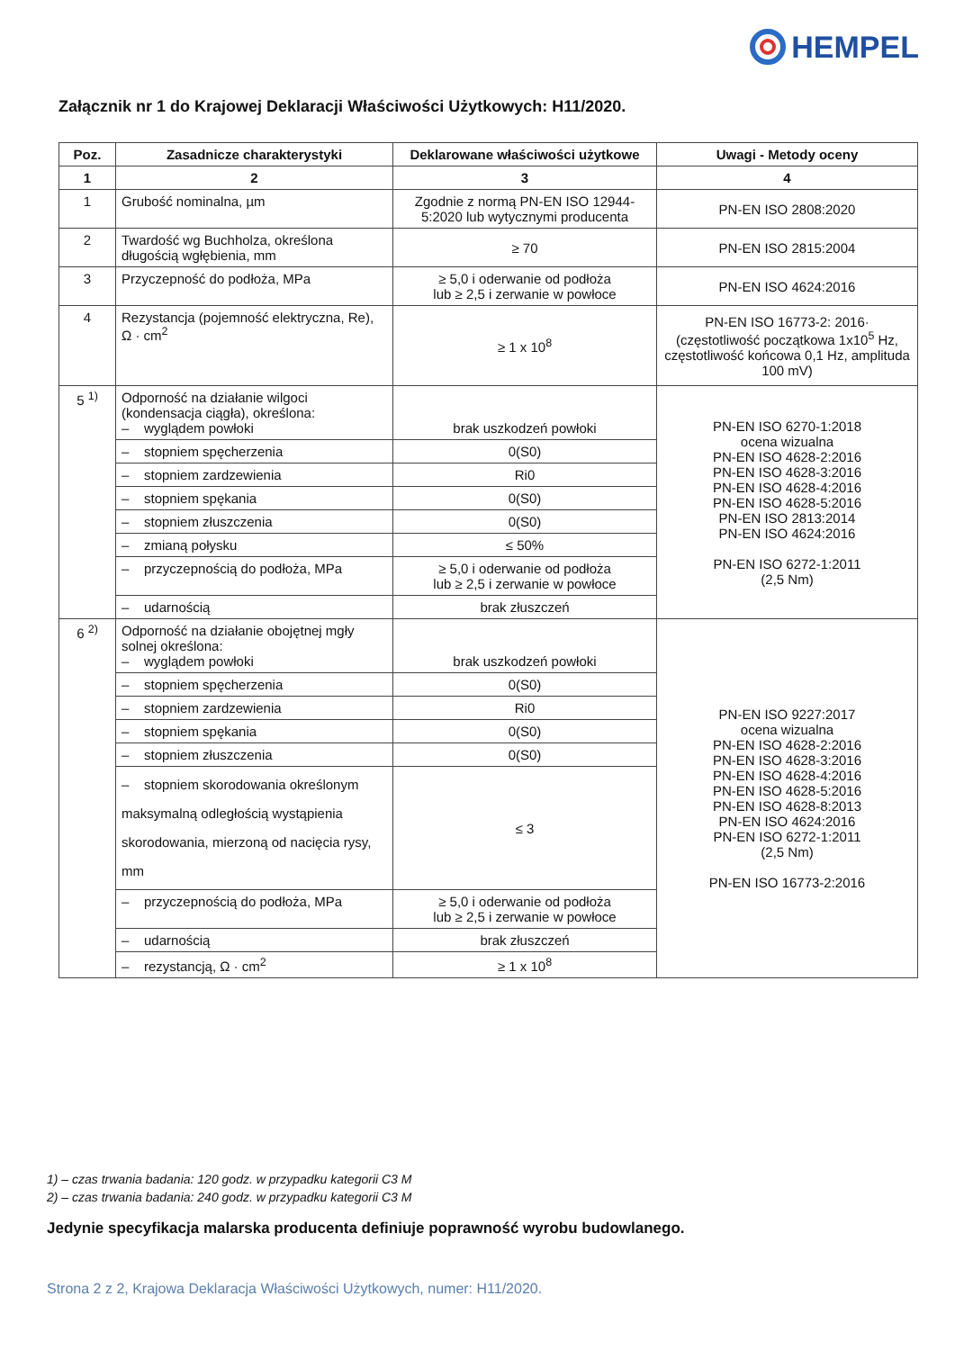HEMPEL
Załącznik nr 1 do Krajowej Deklaracji Właściwości Użytkowych: H11/2020.
| Poz. | Zasadnicze charakterystyki | Deklarowane właściwości użytkowe | Uwagi - Metody oceny |
| --- | --- | --- | --- |
| 1 | 2 | 3 | 4 |
| 1 | Grubość nominalna, µm | Zgodnie z normą PN-EN ISO 12944-5:2020 lub wytycznymi producenta | PN-EN ISO 2808:2020 |
| 2 | Twardość wg Buchholza, określona długością wgłębienia, mm | ≥ 70 | PN-EN ISO 2815:2004 |
| 3 | Przyczepność do podłoża, MPa | ≥ 5,0 i oderwanie od podłoża lub ≥ 2,5 i zerwanie w powłoce | PN-EN ISO 4624:2016 |
| 4 | Rezystancja (pojemność elektryczna, Re), Ω · cm<sup>2</sup> | ≥ 1 x 10<sup>8</sup> | PN-EN ISO 16773-2: 2016· (częstotliwość początkowa 1x10<sup>5</sup> Hz, częstotliwość końcowa 0,1 Hz, amplituda 100 mV) |
| 5 <sup>1)</sup> | Odporność na działanie wilgoci (kondensacja ciągła), określona: – wyglądem powłoki | brak uszkodzeń powłoki | PN-EN ISO 6270-1:2018 ocena wizualna PN-EN ISO 4628-2:2016 PN-EN ISO 4628-3:2016 PN-EN ISO 4628-4:2016 PN-EN ISO 4628-5:2016 PN-EN ISO 2813:2014 PN-EN ISO 4624:2016 PN-EN ISO 6272-1:2011 (2,5 Nm) |
| | – stopniem spęcherzenia | 0(S0) | |
| | – stopniem zardzewienia | Ri0 | |
| | – stopniem spękania | 0(S0) | |
| | – stopniem złuszczenia | 0(S0) | |
| | – zmianą połysku | ≤ 50% | |
| | – przyczepnością do podłoża, MPa | ≥ 5,0 i oderwanie od podłoża lub ≥ 2,5 i zerwanie w powłoce | |
| | – udarnością | brak złuszczeń | |
| 6 <sup>2)</sup> | Odporność na działanie obojętnej mgły solnej określona: – wyglądem powłoki | brak uszkodzeń powłoki | PN-EN ISO 9227:2017 ocena wizualna PN-EN ISO 4628-2:2016 PN-EN ISO 4628-3:2016 PN-EN ISO 4628-4:2016 PN-EN ISO 4628-5:2016 PN-EN ISO 4628-8:2013 PN-EN ISO 4624:2016 PN-EN ISO 6272-1:2011 (2,5 Nm) PN-EN ISO 16773-2:2016 |
| | – stopniem spęcherzenia | 0(S0) | |
| | – stopniem zardzewienia | Ri0 | |
| | – stopniem spękania | 0(S0) | |
| | – stopniem złuszczenia | 0(S0) | |
| | – stopniem skorodowania określonym maksymalną odległością wystąpienia skorodowania, mierzoną od nacięcia rysy, mm | ≤ 3 | |
| | – przyczepnością do podłoża, MPa | ≥ 5,0 i oderwanie od podłoża lub ≥ 2,5 i zerwanie w powłoce | |
| | – udarnością | brak złuszczeń | |
| | – rezystancją, Ω · cm<sup>2</sup> | ≥ 1 x 10<sup>8</sup> | |
1) – czas trwania badania: 120 godz. w przypadku kategorii C3 M
2) – czas trwania badania: 240 godz. w przypadku kategorii C3 M
Jedynie specyfikacja malarska producenta definiuje poprawność wyrobu budowlanego.
Strona 2 z 2, Krajowa Deklaracja Właściwości Użytkowych, numer: H11/2020.